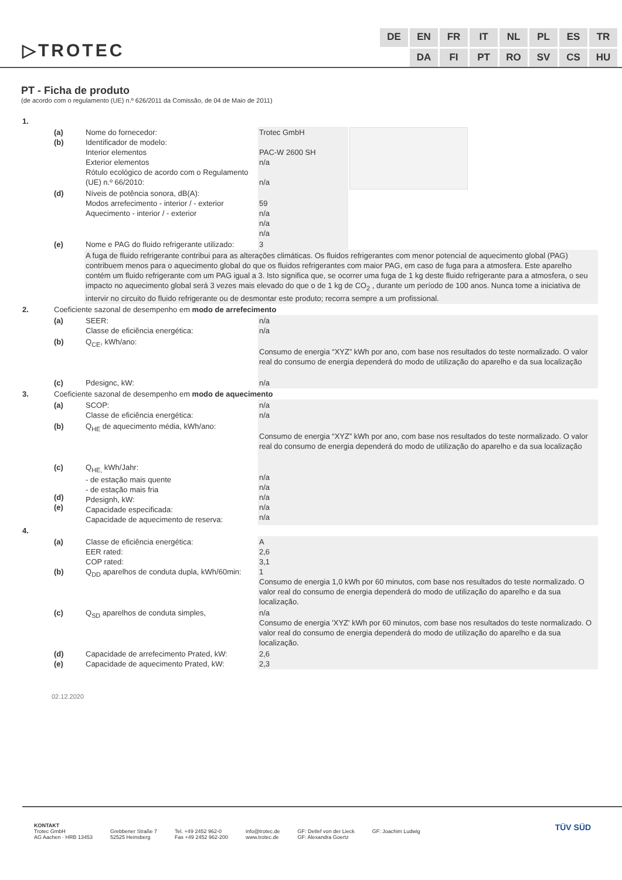▷TROTEC
DE EN FR IT NL PL ES TR DA FI PT RO SV CS HU
PT - Ficha de produto
(de acordo com o regulamento (UE) n.º 626/2011 da Comissão, de 04 de Maio de 2011)
| 1. | | | | |
| | (a) (b) | Nome do fornecedor: Identificador de modelo: Interior elementos Exterior elementos Rótulo ecológico de acordo com o Regulamento (UE) n.º 66/2010: | Trotec GmbH PAC-W 2600 SH n/a n/a | |
| | (d) | Níveis de potência sonora, dB(A): Modos arrefecimento - interior / - exterior Aquecimento - interior / - exterior | 59 n/a n/a n/a | |
| | (e) | Nome e PAG do fluido refrigerante utilizado: | 3 | |
| | | A fuga de fluido refrigerante contribui para as alterações climáticas. Os fluidos refrigerantes com menor potencial de aquecimento global (PAG) contribuem menos para o aquecimento global do que os fluidos refrigerantes com maior PAG, em caso de fuga para a atmosfera. Este aparelho contém um fluido refrigerante com um PAG igual a 3. Isto significa que, se ocorrer uma fuga de 1 kg deste fluido refrigerante para a atmosfera, o seu impacto no aquecimento global será 3 vezes mais elevado do que o de 1 kg de CO<sub>2</sub> , durante um período de 100 anos. Nunca tome a iniciativa de intervir no circuito do fluido refrigerante ou de desmontar este produto; recorra sempre a um profissional. | | |
| 2. | Coeficiente sazonal de desempenho em modo de arrefecimento | | | |
| | (a) | SEER: Classe de eficiência energética: | n/a n/a | |
| | (b) | Q<sub>CE</sub>, kWh/ano: | Consumo de energia “XYZ” kWh por ano, com base nos resultados do teste normalizado. O valor real do consumo de energia dependerá do modo de utilização do aparelho e da sua localização | |
| | (c) | Pdesignc, kW: | n/a | |
| 3. | Coeficiente sazonal de desempenho em modo de aquecimento | | | |
| | (a) | SCOP: Classe de eficiência energética: | n/a n/a | |
| | (b) | Q<sub>HE</sub> de aquecimento média, kWh/ano: | Consumo de energia “XYZ” kWh por ano, com base nos resultados do teste normalizado. O valor real do consumo de energia dependerá do modo de utilização do aparelho e da sua localização | |
| | (c) (d) (e) | Q<sub>HE,</sub> kWh/Jahr: - de estação mais quente - de estação mais fria Pdesignh, kW: Capacidade especificada: Capacidade de aquecimento de reserva: | n/a n/a n/a n/a n/a | |
| 4. | | | | |
| | (a) (b) | Classe de eficiência energética: EER rated: COP rated: Q<sub>DD</sub> aparelhos de conduta dupla, kWh/60min: | A 2,6 3,1 1 Consumo de energia 1,0 kWh por 60 minutos, com base nos resultados do teste normalizado. O valor real do consumo de energia dependerá do modo de utilização do aparelho e da sua localização. | |
| | (c) | Q<sub>SD</sub> aparelhos de conduta simples, | n/a Consumo de energia 'XYZ' kWh por 60 minutos, com base nos resultados do teste normalizado. O valor real do consumo de energia dependerá do modo de utilização do aparelho e da sua localização. | |
| | (d) (e) | Capacidade de arrefecimento Prated, kW: Capacidade de aquecimento Prated, kW: | 2,6 2,3 | |
02.12.2020
KONTAKT
Trotec GmbH
AG Aachen · HRB 13453
Grebbener Straße 7
52525 Heinsberg
Tel. +49 2452 962-0
Fax +49 2452 962-200
info@trotec.de
www.trotec.de
GF: Detlef von der Lieck
GF: Alexandra Goertz
GF: Joachim Ludwig
TÜV SÜD